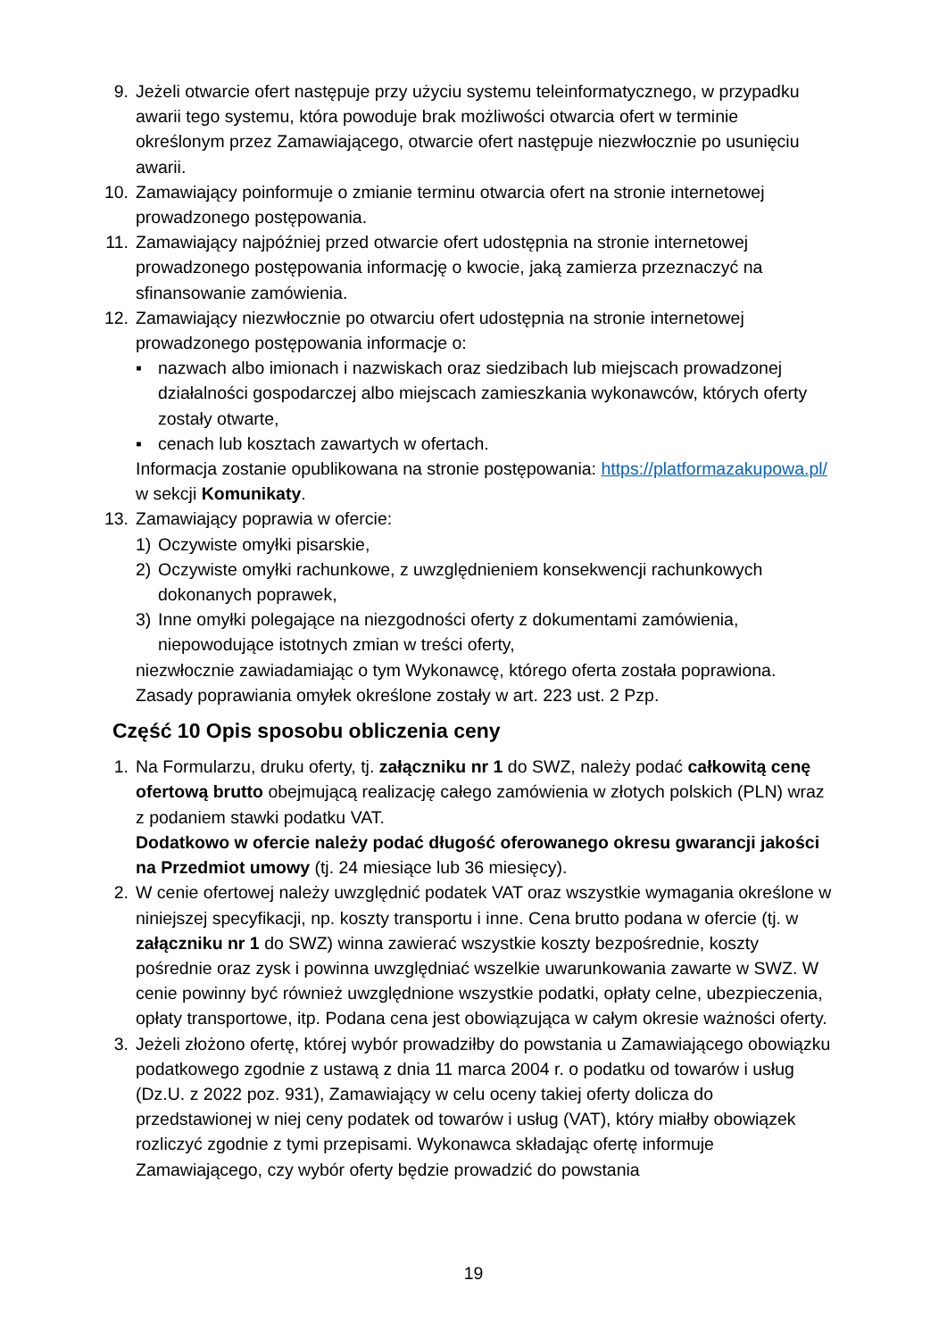9. Jeżeli otwarcie ofert następuje przy użyciu systemu teleinformatycznego, w przypadku awarii tego systemu, która powoduje brak możliwości otwarcia ofert w terminie określonym przez Zamawiającego, otwarcie ofert następuje niezwłocznie po usunięciu awarii.
10. Zamawiający poinformuje o zmianie terminu otwarcia ofert na stronie internetowej prowadzonego postępowania.
11. Zamawiający najpóźniej przed otwarcie ofert udostępnia na stronie internetowej prowadzonego postępowania informację o kwocie, jaką zamierza przeznaczyć na sfinansowanie zamówienia.
12. Zamawiający niezwłocznie po otwarciu ofert udostępnia na stronie internetowej prowadzonego postępowania informacje o:
▪ nazwach albo imionach i nazwiskach oraz siedzibach lub miejscach prowadzonej działalności gospodarczej albo miejscach zamieszkania wykonawców, których oferty zostały otwarte,
▪ cenach lub kosztach zawartych w ofertach.
Informacja zostanie opublikowana na stronie postępowania: https://platformazakupowa.pl/ w sekcji Komunikaty.
13. Zamawiający poprawia w ofercie:
1) Oczywiste omyłki pisarskie,
2) Oczywiste omyłki rachunkowe, z uwzględnieniem konsekwencji rachunkowych dokonanych poprawek,
3) Inne omyłki polegające na niezgodności oferty z dokumentami zamówienia, niepowodujące istotnych zmian w treści oferty,
niezwłocznie zawiadamiając o tym Wykonawcę, którego oferta została poprawiona. Zasady poprawiania omyłek określone zostały w art. 223 ust. 2 Pzp.
Część 10 Opis sposobu obliczenia ceny
1. Na Formularzu, druku oferty, tj. załączniku nr 1 do SWZ, należy podać całkowitą cenę ofertową brutto obejmującą realizację całego zamówienia w złotych polskich (PLN) wraz z podaniem stawki podatku VAT.
Dodatkowo w ofercie należy podać długość oferowanego okresu gwarancji jakości na Przedmiot umowy (tj. 24 miesiące lub 36 miesięcy).
2. W cenie ofertowej należy uwzględnić podatek VAT oraz wszystkie wymagania określone w niniejszej specyfikacji, np. koszty transportu i inne. Cena brutto podana w ofercie (tj. w załączniku nr 1 do SWZ) winna zawierać wszystkie koszty bezpośrednie, koszty pośrednie oraz zysk i powinna uwzględniać wszelkie uwarunkowania zawarte w SWZ. W cenie powinny być również uwzględnione wszystkie podatki, opłaty celne, ubezpieczenia, opłaty transportowe, itp. Podana cena jest obowiązująca w całym okresie ważności oferty.
3. Jeżeli złożono ofertę, której wybór prowadziłby do powstania u Zamawiającego obowiązku podatkowego zgodnie z ustawą z dnia 11 marca 2004 r. o podatku od towarów i usług (Dz.U. z 2022 poz. 931), Zamawiający w celu oceny takiej oferty dolicza do przedstawionej w niej ceny podatek od towarów i usług (VAT), który miałby obowiązek rozliczyć zgodnie z tymi przepisami. Wykonawca składając ofertę informuje Zamawiającego, czy wybór oferty będzie prowadzić do powstania
19